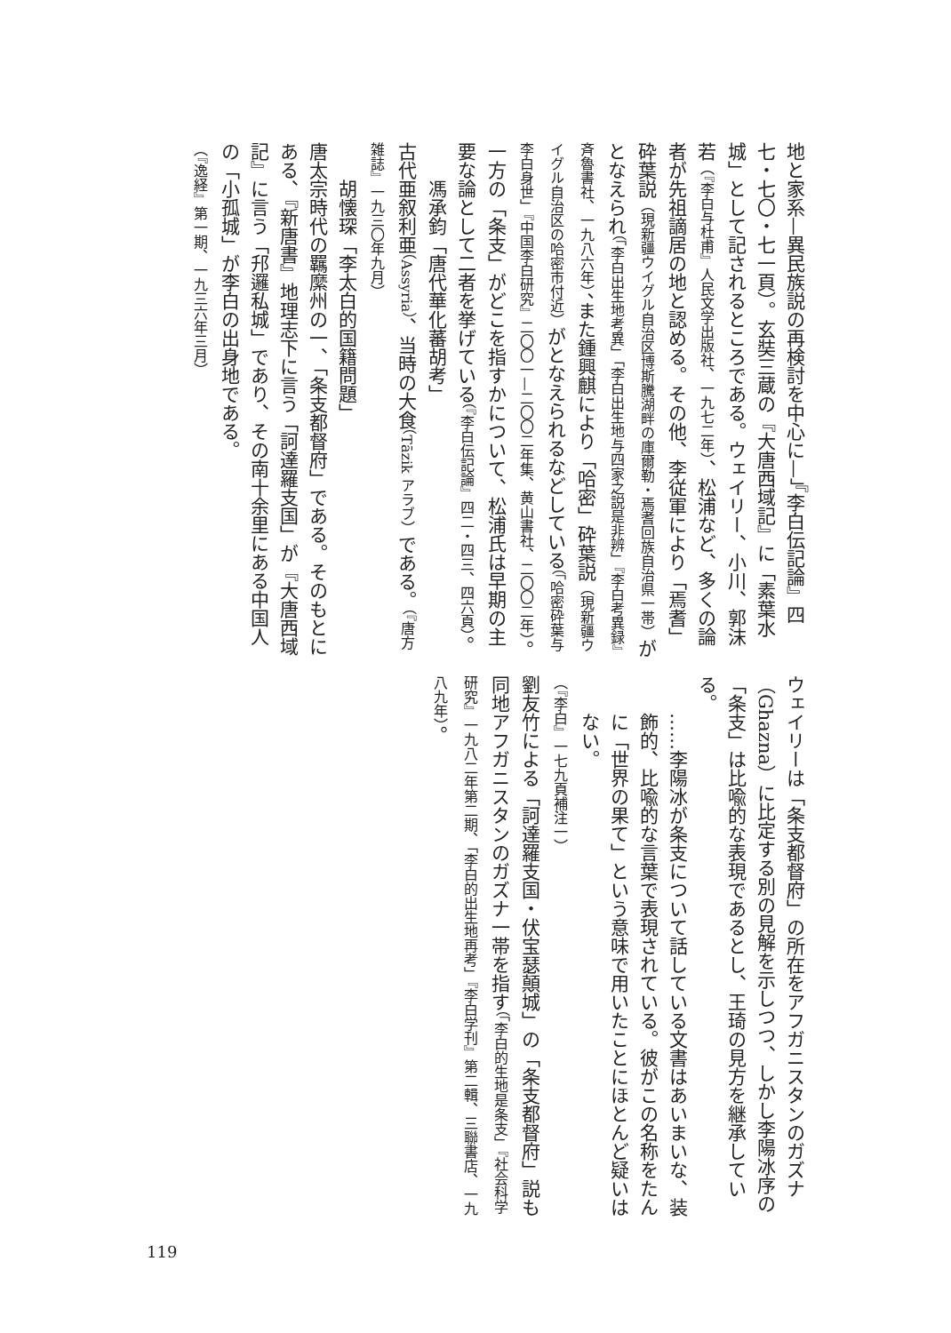地と家系—異民族説の再検討を中心に—」『李白伝記論』四七・七〇・七一頁）。玄奘三蔵の『大唐西域記』に「素葉水城」として記されるところである。ウェイリー、小川、郭沫若（『李白与杜甫』人民文学出版社、一九七二年）、松浦など、多くの論者が先祖謫居の地と認める。その他、李従軍により「焉耆」砕葉説（現新疆ウイグル自治区博斯騰湖畔の庫爾勒・焉耆回族自治県一帯）がとなえられ（「李白出生地考異」「李白出生地与四家之説是非辨」『李白考異録』斉魯書社、一九八六年）、また鍾興麒により「哈密」砕葉説（現新疆ウイグル自治区の哈密市付近）がとなえられるなどしている（「哈密砕葉与李白身世」『中国李白研究』二〇〇一—二〇〇二年集、黄山書社、二〇〇二年）。
一方の「条支」がどこを指すかについて、松浦氏は早期の主要な論として二者を挙げている（『李白伝記論』四二・四三、四六頁）。
馮承鈞「唐代華化蕃胡考」
古代亜叙利亜（Assyria）、当時の大食（Tāzik アラブ）である。（『唐方雑誌』一九三〇年九月）
胡懐琛「李太白的国籍問題」
唐太宗時代の羈縻州の一、「条支都督府」である。そのもとにある、『新唐書』地理志下に言う「訶達羅支国」が『大唐西域記』に言う「䢴邏私城」であり、その南十余里にある中国人の「小孤城」が李白の出身地である。
（『逸経』第一期、一九三六年三月）
ウェイリーは「条支都督府」の所在をアフガニスタンのガズナ（Ghazna）に比定する別の見解を示しつつ、しかし李陽冰序の「条支」は比喩的な表現であるとし、王琦の見方を継承している。
……李陽冰が条支について話している文書はあいまいな、装飾的、比喩的な言葉で表現されている。彼がこの名称をたんに「世界の果て」という意味で用いたことにほとんど疑いはない。
（『李白』一七九頁補注一）
劉友竹による「訶達羅支国・伏宝瑟顛城」の「条支都督府」説も同地アフガニスタンのガズナ一帯を指す（「李白的生地是条支」『社会科学研究』一九八二年第二期、「李白的出生地再考」『李白学刊』第二輯、三聯書店、一九八九年）。
119